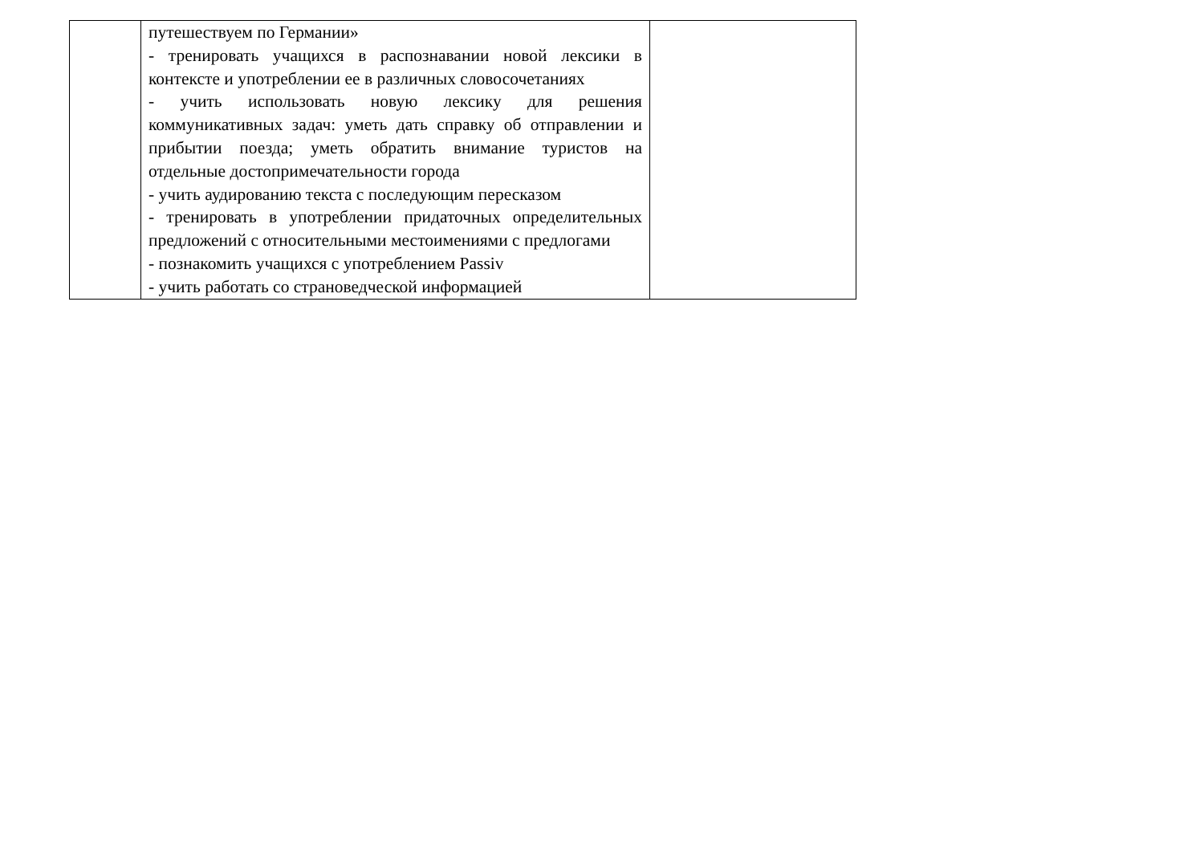| | путешествуем по Германии» - тренировать учащихся в распознавании новой лексики в контексте и употреблении ее в различных словосочетаниях - учить использовать новую лексику для решения коммуникативных задач: уметь дать справку об отправлении и прибытии поезда; уметь обратить внимание туристов на отдельные достопримечательности города - учить аудированию текста с последующим пересказом - тренировать в употреблении придаточных определительных предложений с относительными местоимениями с предлогами - познакомить учащихся с употреблением Passiv - учить работать со страноведческой информацией | |